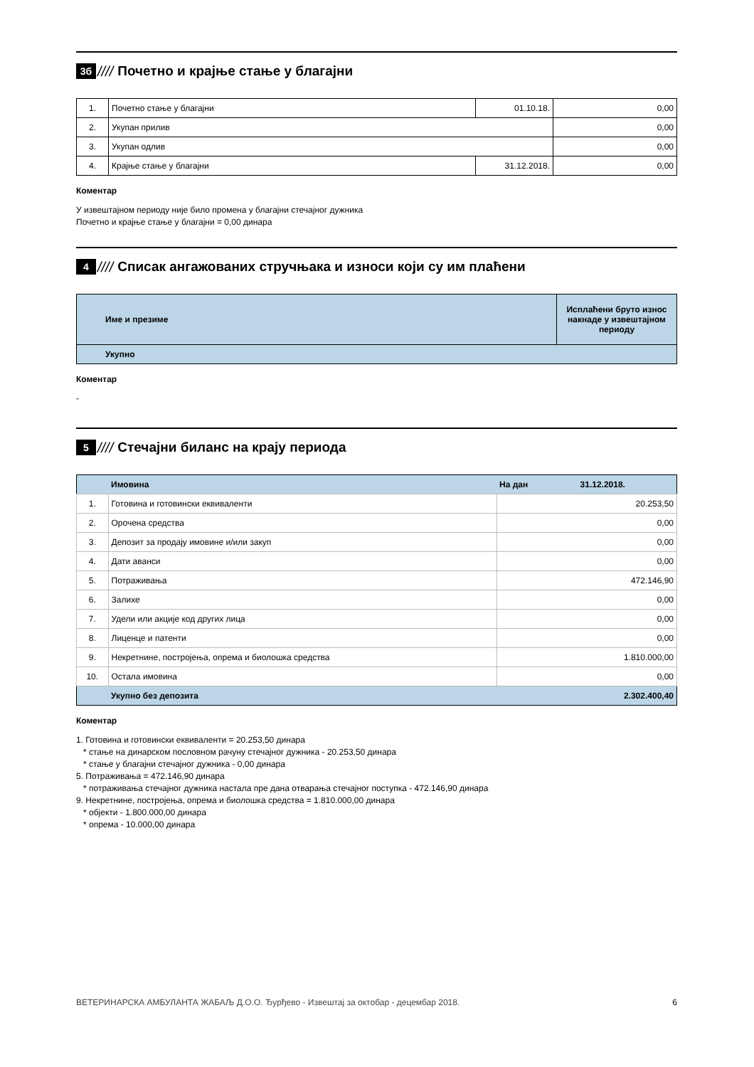3б ////
Почетно и крајње стање у благајни
| 1. | Почетно стање у благајни | 01.10.18. | 0,00 |
| 2. | Укупан прилив | | 0,00 |
| 3. | Укупан одлив | | 0,00 |
| 4. | Крајње стање у благајни | 31.12.2018. | 0,00 |
Коментар
У извештајном периоду није било промена у благајни стечајног дужника
Почетно и крајње стање у благајни = 0,00 динара
4 ////
Списак ангажованих стручњака и износи који су им плаћени
| | Име и презиме | Исплаћени бруто износ накнаде у извештајном периоду |
| --- | --- | --- |
| | Укупно | |
Коментар
-
5 ////
Стечајни биланс на крају периода
| | Имовина | На дан 31.12.2018. |
| 1. | Готовина и готовински еквиваленти | 20.253,50 |
| 2. | Орочена средства | 0,00 |
| 3. | Депозит за продају имовине и/или закуп | 0,00 |
| 4. | Дати аванси | 0,00 |
| 5. | Потраживања | 472.146,90 |
| 6. | Залихе | 0,00 |
| 7. | Удели или акције код других лица | 0,00 |
| 8. | Лиценце и патенти | 0,00 |
| 9. | Некретнине, постројења, опрема и биолошка средства | 1.810.000,00 |
| 10. | Остала имовина | 0,00 |
| | Укупно без депозита | 2.302.400,40 |
Коментар
1. Готовина и готовински еквиваленти = 20.253,50 динара
* стање на динарском пословном рачуну стечајног дужника - 20.253,50 динара
* стање у благајни стечајног дужника - 0,00 динара
5. Потраживања = 472.146,90 динара
* потраживања стечајног дужника настала пре дана отварања стечајног поступка - 472.146,90 динара
9. Некретнине, постројења, опрема и биолошка средства = 1.810.000,00 динара
* објекти - 1.800.000,00 динара
* опрема - 10.000,00 динара
ВЕТЕРИНАРСКА АМБУЛАНТА ЖАБАЉ Д.О.О. Ђурђево - Извештај за октобар - децембар 2018. 6